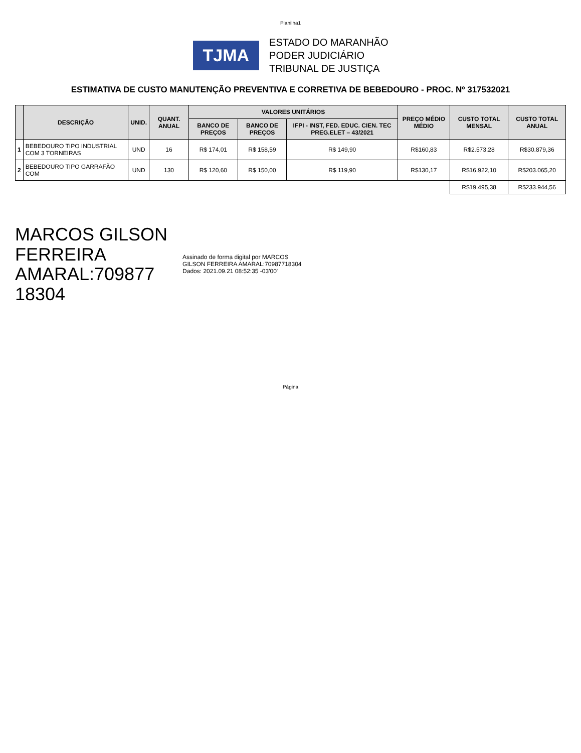Planilha1
TJMA
ESTADO DO MARANHÃO
PODER JUDICIÁRIO
TRIBUNAL DE JUSTIÇA
ESTIMATIVA DE CUSTO MANUTENÇÃO PREVENTIVA E CORRETIVA DE BEBEDOURO - PROC. Nº 317532021
| | DESCRIÇÃO | UNID. | QUANT. ANUAL | VALORES UNITÁRIOS | | | PREÇO MÉDIO MÉDIO | CUSTO TOTAL MENSAL | CUSTO TOTAL ANUAL |
| --- | --- | --- | --- | --- | --- | --- | --- | --- | --- |
| | | | | BANCO DE PREÇOS | BANCO DE PREÇOS | IFPI - INST, FED. EDUC. CIEN. TEC PREG.ELET – 43/2021 | | | |
| 1 | BEBEDOURO TIPO INDUSTRIAL COM 3 TORNEIRAS | UND | 16 | R$ 174,01 | R$ 158,59 | R$ 149,90 | R$160,83 | R$2.573,28 | R$30.879,36 |
| 2 | BEBEDOURO TIPO GARRAFÃO COM | UND | 130 | R$ 120,60 | R$ 150,00 | R$ 119,90 | R$130,17 | R$16.922,10 | R$203.065,20 |
| | | | | | | | | R$19.495,38 | R$233.944,56 |
MARCOS GILSON
FERREIRA
AMARAL:709877
18304
Assinado de forma digital por MARCOS
GILSON FERREIRA AMARAL:70987718304
Dados: 2021.09.21 08:52:35 -03'00'
Página